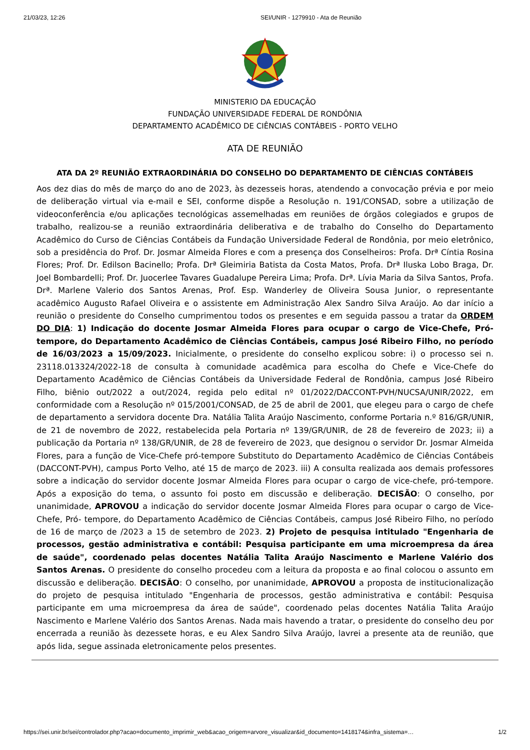21/03/23, 12:26 SEI/UNIR - 1279910 - Ata de Reunião
MINISTERIO DA EDUCAÇÃO
FUNDAÇÃO UNIVERSIDADE FEDERAL DE RONDÔNIA
DEPARTAMENTO ACADÊMICO DE CIÊNCIAS CONTÁBEIS - PORTO VELHO
ATA DE REUNIÃO
ATA DA 2º REUNIÃO EXTRAORDINÁRIA DO CONSELHO DO DEPARTAMENTO DE CIÊNCIAS CONTÁBEIS
Aos dez dias do mês de março do ano de 2023, às dezesseis horas, atendendo a convocação prévia e por meio de deliberação virtual via e-mail e SEI, conforme dispõe a Resolução n. 191/CONSAD, sobre a utilização de videoconferência e/ou aplicações tecnológicas assemelhadas em reuniões de órgãos colegiados e grupos de trabalho, realizou-se a reunião extraordinária deliberativa e de trabalho do Conselho do Departamento Acadêmico do Curso de Ciências Contábeis da Fundação Universidade Federal de Rondônia, por meio eletrônico, sob a presidência do Prof. Dr. Josmar Almeida Flores e com a presença dos Conselheiros: Profa. Drª Cíntia Rosina Flores; Prof. Dr. Edilson Bacinello; Profa. Drª Gleimiria Batista da Costa Matos, Profa. Drª Iluska Lobo Braga, Dr. Joel Bombardelli; Prof. Dr. Juocerlee Tavares Guadalupe Pereira Lima; Profa. Drª. Lívia Maria da Silva Santos, Profa. Drª. Marlene Valerio dos Santos Arenas, Prof. Esp. Wanderley de Oliveira Sousa Junior, o representante acadêmico Augusto Rafael Oliveira e o assistente em Administração Alex Sandro Silva Araújo. Ao dar início a reunião o presidente do Conselho cumprimentou todos os presentes e em seguida passou a tratar da ORDEM DO DIA: 1) Indicação do docente Josmar Almeida Flores para ocupar o cargo de Vice-Chefe, Pró- tempore, do Departamento Acadêmico de Ciências Contábeis, campus José Ribeiro Filho, no período de 16/03/2023 a 15/09/2023. Inicialmente, o presidente do conselho explicou sobre: i) o processo sei n. 23118.013324/2022-18 de consulta à comunidade acadêmica para escolha do Chefe e Vice-Chefe do Departamento Acadêmico de Ciências Contábeis da Universidade Federal de Rondônia, campus José Ribeiro Filho, biênio out/2022 a out/2024, regida pelo edital nº 01/2022/DACCONT-PVH/NUCSA/UNIR/2022, em conformidade com a Resolução nº 015/2001/CONSAD, de 25 de abril de 2001, que elegeu para o cargo de chefe de departamento a servidora docente Dra. Natália Talita Araújo Nascimento, conforme Portaria n.º 816/GR/UNIR, de 21 de novembro de 2022, restabelecida pela Portaria nº 139/GR/UNIR, de 28 de fevereiro de 2023; ii) a publicação da Portaria nº 138/GR/UNIR, de 28 de fevereiro de 2023, que designou o servidor Dr. Josmar Almeida Flores, para a função de Vice-Chefe pró-tempore Substituto do Departamento Acadêmico de Ciências Contábeis (DACCONT-PVH), campus Porto Velho, até 15 de março de 2023. iii) A consulta realizada aos demais professores sobre a indicação do servidor docente Josmar Almeida Flores para ocupar o cargo de vice-chefe, pró-tempore. Após a exposição do tema, o assunto foi posto em discussão e deliberação. DECISÃO: O conselho, por unanimidade, APROVOU a indicação do servidor docente Josmar Almeida Flores para ocupar o cargo de Vice-Chefe, Pró- tempore, do Departamento Acadêmico de Ciências Contábeis, campus José Ribeiro Filho, no período de 16 de março de /2023 a 15 de setembro de 2023. 2) Projeto de pesquisa intitulado "Engenharia de processos, gestão administrativa e contábil: Pesquisa participante em uma microempresa da área de saúde", coordenado pelas docentes Natália Talita Araújo Nascimento e Marlene Valério dos Santos Arenas. O presidente do conselho procedeu com a leitura da proposta e ao final colocou o assunto em discussão e deliberação. DECISÃO: O conselho, por unanimidade, APROVOU a proposta de institucionalização do projeto de pesquisa intitulado "Engenharia de processos, gestão administrativa e contábil: Pesquisa participante em uma microempresa da área de saúde", coordenado pelas docentes Natália Talita Araújo Nascimento e Marlene Valério dos Santos Arenas. Nada mais havendo a tratar, o presidente do conselho deu por encerrada a reunião às dezessete horas, e eu Alex Sandro Silva Araújo, lavrei a presente ata de reunião, que após lida, segue assinada eletronicamente pelos presentes.
https://sei.unir.br/sei/controlador.php?acao=documento_imprimir_web&acao_origem=arvore_visualizar&id_documento=1418174&infra_sistema=… 1/2